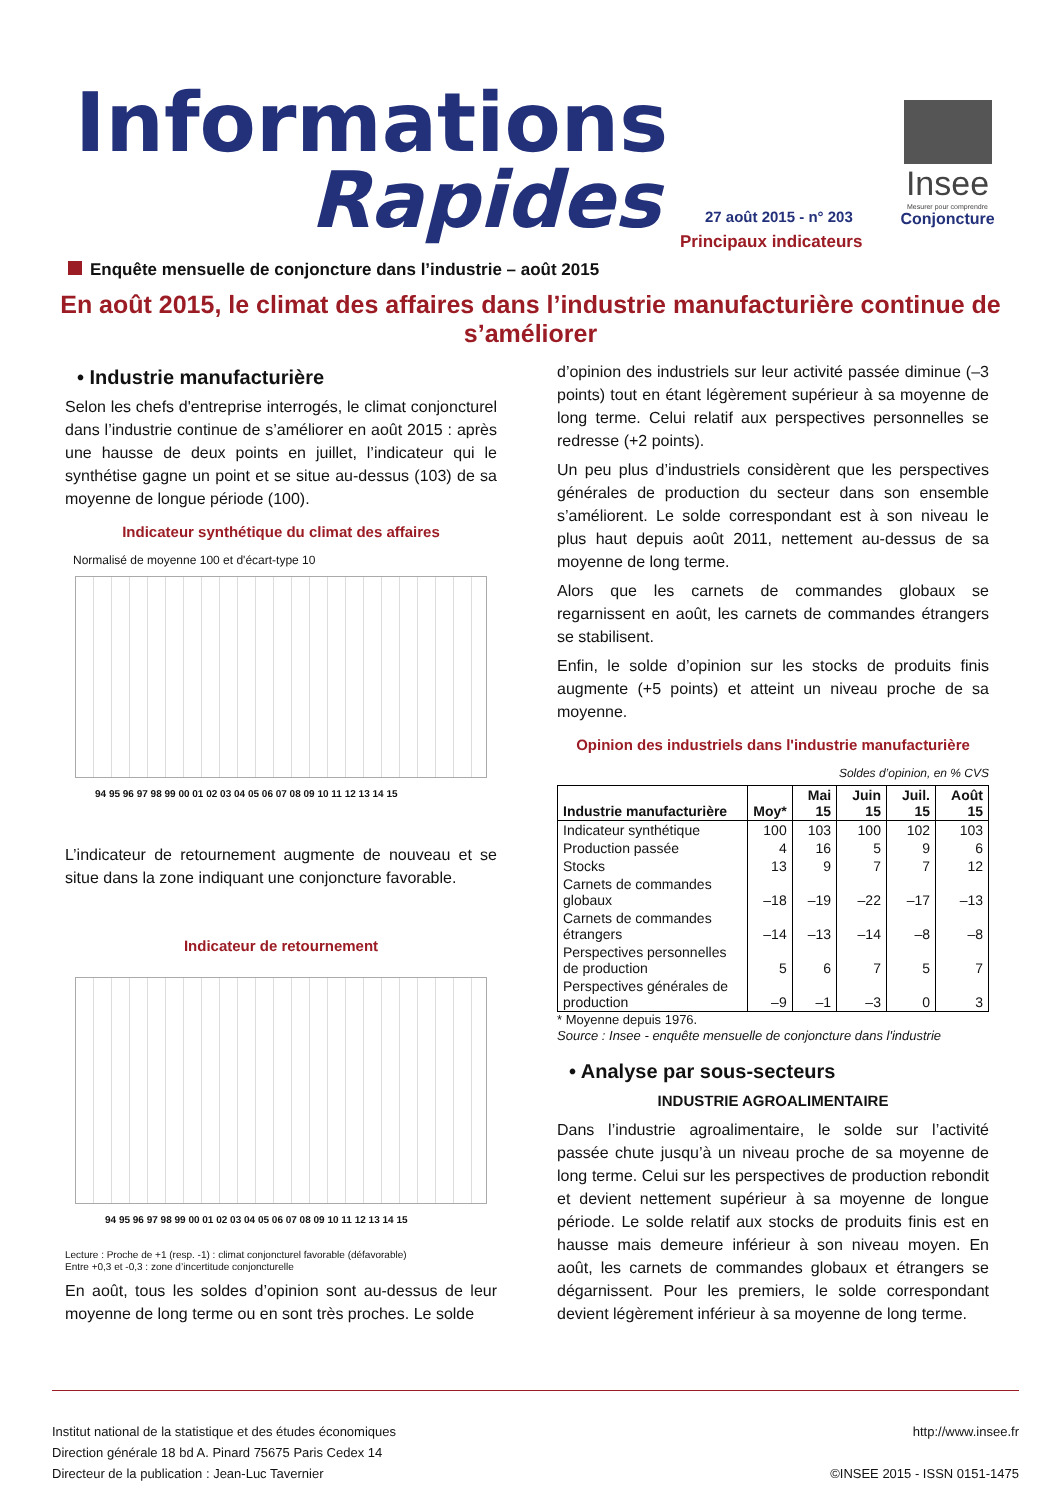Informations
Rapides 27 août 2015 - n° 203
Principaux indicateurs
Insee
Mesurer pour comprendre
Conjoncture
Enquête mensuelle de conjoncture dans l’industrie – août 2015
En août 2015, le climat des affaires dans l’industrie manufacturière continue de s’améliorer
• Industrie manufacturière
Selon les chefs d'entreprise interrogés, le climat conjoncturel dans l’industrie continue de s’améliorer en août 2015 : après une hausse de deux points en juillet, l’indicateur qui le synthétise gagne un point et se situe au-dessus (103) de sa moyenne de longue période (100).
Indicateur synthétique du climat des affaires
Normalisé de moyenne 100 et d'écart-type 10
94 95 96 97 98 99 00 01 02 03 04 05 06 07 08 09 10 11 12 13 14 15
L’indicateur de retournement augmente de nouveau et se situe dans la zone indiquant une conjoncture favorable.
Indicateur de retournement
94 95 96 97 98 99 00 01 02 03 04 05 06 07 08 09 10 11 12 13 14 15
Lecture : Proche de +1 (resp. -1) : climat conjoncturel favorable (défavorable)
Entre +0,3 et -0,3 : zone d’incertitude conjoncturelle
En août, tous les soldes d’opinion sont au-dessus de leur moyenne de long terme ou en sont très proches. Le solde
d’opinion des industriels sur leur activité passée diminue (–3 points) tout en étant légèrement supérieur à sa moyenne de long terme. Celui relatif aux perspectives personnelles se redresse (+2 points).
Un peu plus d’industriels considèrent que les perspectives générales de production du secteur dans son ensemble s’améliorent. Le solde correspondant est à son niveau le plus haut depuis août 2011, nettement au-dessus de sa moyenne de long terme.
Alors que les carnets de commandes globaux se regarnissent en août, les carnets de commandes étrangers se stabilisent.
Enfin, le solde d’opinion sur les stocks de produits finis augmente (+5 points) et atteint un niveau proche de sa moyenne.
Opinion des industriels dans l'industrie manufacturière
Soldes d’opinion, en % CVS
| Industrie manufacturière | Moy* | Mai 15 | Juin 15 | Juil. 15 | Août 15 |
| --- | --- | --- | --- | --- | --- |
| Indicateur synthétique | 100 | 103 | 100 | 102 | 103 |
| Production passée | 4 | 16 | 5 | 9 | 6 |
| Stocks | 13 | 9 | 7 | 7 | 12 |
| Carnets de commandes globaux | –18 | –19 | –22 | –17 | –13 |
| Carnets de commandes étrangers | –14 | –13 | –14 | –8 | –8 |
| Perspectives personnelles de production | 5 | 6 | 7 | 5 | 7 |
| Perspectives générales de production | –9 | –1 | –3 | 0 | 3 |
* Moyenne depuis 1976.
Source : Insee - enquête mensuelle de conjoncture dans l'industrie
• Analyse par sous-secteurs
INDUSTRIE AGROALIMENTAIRE
Dans l’industrie agroalimentaire, le solde sur l’activité passée chute jusqu’à un niveau proche de sa moyenne de long terme. Celui sur les perspectives de production rebondit et devient nettement supérieur à sa moyenne de longue période. Le solde relatif aux stocks de produits finis est en hausse mais demeure inférieur à son niveau moyen. En août, les carnets de commandes globaux et étrangers se dégarnissent. Pour les premiers, le solde correspondant devient légèrement inférieur à sa moyenne de long terme.
Institut national de la statistique et des études économiques
Direction générale 18 bd A. Pinard 75675 Paris Cedex 14
Directeur de la publication : Jean-Luc Tavernier
http://www.insee.fr
©INSEE 2015 - ISSN 0151-1475